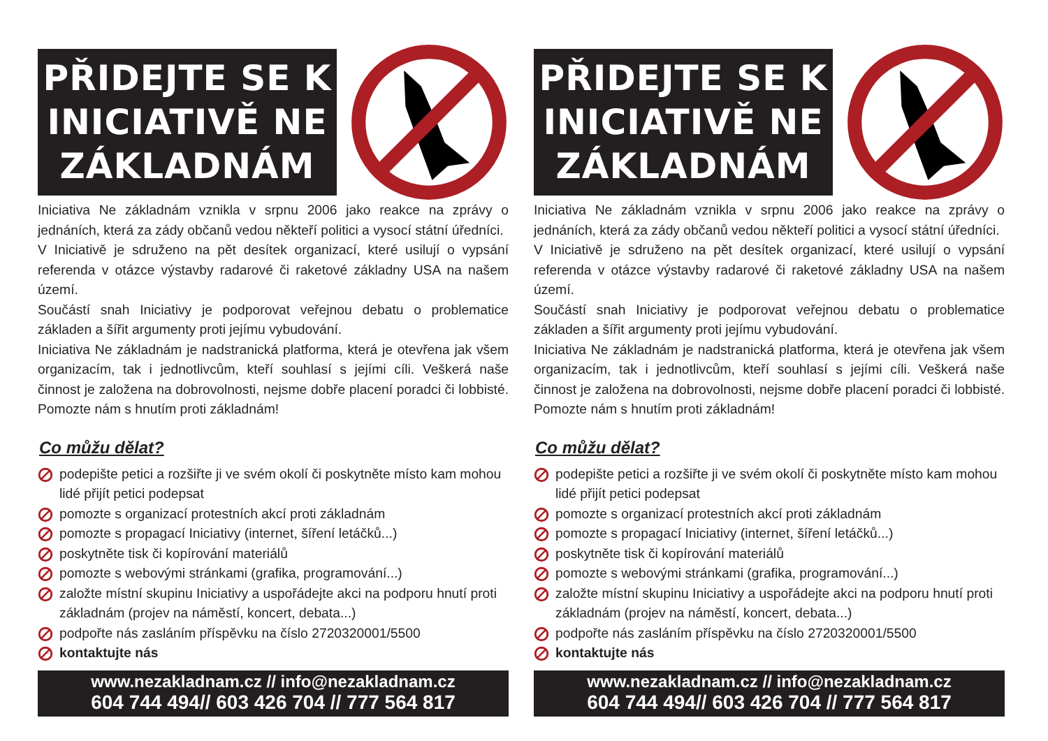PŘIDEJTE SE K
INICIATIVĚ NE
ZÁKLADNÁM
Iniciativa Ne základnám vznikla v srpnu 2006 jako reakce na zprávy o jednáních, která za zády občanů vedou někteří politici a vysocí státní úředníci.
V Iniciativě je sdruženo na pět desítek organizací, které usilují o vypsání referenda v otázce výstavby radarové či raketové základny USA na našem území.
Součástí snah Iniciativy je podporovat veřejnou debatu o problematice základen a šířit argumenty proti jejímu vybudování.
Iniciativa Ne základnám je nadstranická platforma, která je otevřena jak všem organizacím, tak i jednotlivcům, kteří souhlasí s jejími cíli. Veškerá naše činnost je založena na dobrovolnosti, nejsme dobře placení poradci či lobbisté. Pomozte nám s hnutím proti základnám!
Co můžu dělat?
podepište petici a rozšiřte ji ve svém okolí či poskytněte místo kam mohou lidé přijít petici podepsat
pomozte s organizací protestních akcí proti základnám
pomozte s propagací Iniciativy (internet, šíření letáčků...)
poskytněte tisk či kopírování materiálů
pomozte s webovými stránkami (grafika, programování...)
založte místní skupinu Iniciativy a uspořádejte akci na podporu hnutí proti základnám (projev na náměstí, koncert, debata...)
podpořte nás zasláním příspěvku na číslo 2720320001/5500
kontaktujte nás
www.nezakladnam.cz // info@nezakladnam.cz
604 744 494// 603 426 704 // 777 564 817
PŘIDEJTE SE K
INICIATIVĚ NE
ZÁKLADNÁM
Iniciativa Ne základnám vznikla v srpnu 2006 jako reakce na zprávy o jednáních, která za zády občanů vedou někteří politici a vysocí státní úředníci.
V Iniciativě je sdruženo na pět desítek organizací, které usilují o vypsání referenda v otázce výstavby radarové či raketové základny USA na našem území.
Součástí snah Iniciativy je podporovat veřejnou debatu o problematice základen a šířit argumenty proti jejímu vybudování.
Iniciativa Ne základnám je nadstranická platforma, která je otevřena jak všem organizacím, tak i jednotlivcům, kteří souhlasí s jejími cíli. Veškerá naše činnost je založena na dobrovolnosti, nejsme dobře placení poradci či lobbisté. Pomozte nám s hnutím proti základnám!
Co můžu dělat?
podepište petici a rozšiřte ji ve svém okolí či poskytněte místo kam mohou lidé přijít petici podepsat
pomozte s organizací protestních akcí proti základnám
pomozte s propagací Iniciativy (internet, šíření letáčků...)
poskytněte tisk či kopírování materiálů
pomozte s webovými stránkami (grafika, programování...)
založte místní skupinu Iniciativy a uspořádejte akci na podporu hnutí proti základnám (projev na náměstí, koncert, debata...)
podpořte nás zasláním příspěvku na číslo 2720320001/5500
kontaktujte nás
www.nezakladnam.cz // info@nezakladnam.cz
604 744 494// 603 426 704 // 777 564 817